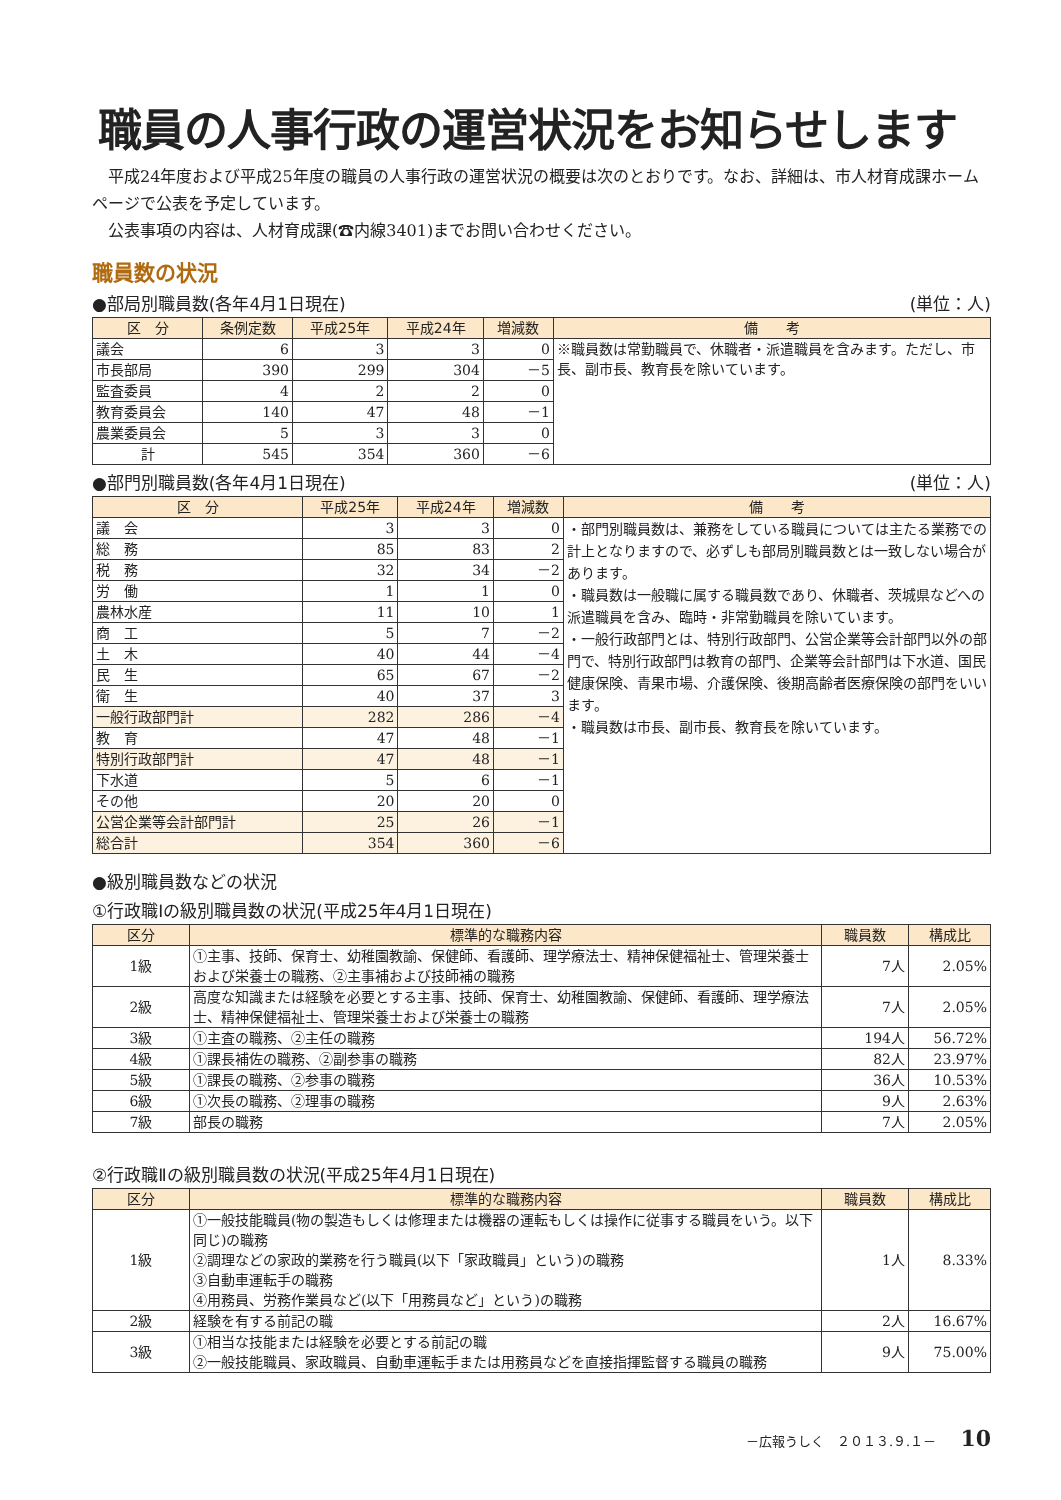職員の人事行政の運営状況をお知らせします
　平成24年度および平成25年度の職員の人事行政の運営状況の概要は次のとおりです。なお、詳細は、市人材育成課ホームページで公表を予定しています。
　公表事項の内容は、人材育成課(☎内線3401)までお問い合わせください。
職員数の状況
●部局別職員数(各年4月1日現在) (単位：人)
| 区 分 | 条例定数 | 平成25年 | 平成24年 | 増減数 | 備 考 |
| --- | --- | --- | --- | --- | --- |
| 議会 | 6 | 3 | 3 | 0 | ※職員数は常勤職員で、休職者・派遣職員を含みます。ただし、市長、副市長、教育長を除いています。 |
| 市長部局 | 390 | 299 | 304 | －5 | |
| 監査委員 | 4 | 2 | 2 | 0 | |
| 教育委員会 | 140 | 47 | 48 | －1 | |
| 農業委員会 | 5 | 3 | 3 | 0 | |
| 計 | 545 | 354 | 360 | －6 | |
●部門別職員数(各年4月1日現在) (単位：人)
| 区 分 | 平成25年 | 平成24年 | 増減数 | 備 考 |
| --- | --- | --- | --- | --- |
| 議 会 | 3 | 3 | 0 | ・部門別職員数は、兼務をしている職員については主たる業務での計上となりますので、必ずしも部局別職員数とは一致しない場合があります。 ・職員数は一般職に属する職員数であり、休職者、茨城県などへの派遣職員を含み、臨時・非常勤職員を除いています。 ・一般行政部門とは、特別行政部門、公営企業等会計部門以外の部門で、特別行政部門は教育の部門、企業等会計部門は下水道、国民健康保険、青果市場、介護保険、後期高齢者医療保険の部門をいいます。 ・職員数は市長、副市長、教育長を除いています。 |
| 総 務 | 85 | 83 | 2 | |
| 税 務 | 32 | 34 | －2 | |
| 労 働 | 1 | 1 | 0 | |
| 農林水産 | 11 | 10 | 1 | |
| 商 工 | 5 | 7 | －2 | |
| 土 木 | 40 | 44 | －4 | |
| 民 生 | 65 | 67 | －2 | |
| 衛 生 | 40 | 37 | 3 | |
| 一般行政部門計 | 282 | 286 | －4 | |
| 教 育 | 47 | 48 | －1 | |
| 特別行政部門計 | 47 | 48 | －1 | |
| 下水道 | 5 | 6 | －1 | |
| その他 | 20 | 20 | 0 | |
| 公営企業等会計部門計 | 25 | 26 | －1 | |
| 総合計 | 354 | 360 | －6 | |
●級別職員数などの状況
①行政職Ⅰの級別職員数の状況(平成25年4月1日現在)
| 区分 | 標準的な職務内容 | 職員数 | 構成比 |
| --- | --- | --- | --- |
| 1級 | ①主事、技師、保育士、幼稚園教諭、保健師、看護師、理学療法士、精神保健福祉士、管理栄養士および栄養士の職務、②主事補および技師補の職務 | 7人 | 2.05% |
| 2級 | 高度な知識または経験を必要とする主事、技師、保育士、幼稚園教諭、保健師、看護師、理学療法士、精神保健福祉士、管理栄養士および栄養士の職務 | 7人 | 2.05% |
| 3級 | ①主査の職務、②主任の職務 | 194人 | 56.72% |
| 4級 | ①課長補佐の職務、②副参事の職務 | 82人 | 23.97% |
| 5級 | ①課長の職務、②参事の職務 | 36人 | 10.53% |
| 6級 | ①次長の職務、②理事の職務 | 9人 | 2.63% |
| 7級 | 部長の職務 | 7人 | 2.05% |
②行政職Ⅱの級別職員数の状況(平成25年4月1日現在)
| 区分 | 標準的な職務内容 | 職員数 | 構成比 |
| --- | --- | --- | --- |
| 1級 | ①一般技能職員(物の製造もしくは修理または機器の運転もしくは操作に従事する職員をいう。以下同じ)の職務 ②調理などの家政的業務を行う職員(以下「家政職員」という)の職務 ③自動車運転手の職務 ④用務員、労務作業員など(以下「用務員など」という)の職務 | 1人 | 8.33% |
| 2級 | 経験を有する前記の職 | 2人 | 16.67% |
| 3級 | ①相当な技能または経験を必要とする前記の職 ②一般技能職員、家政職員、自動車運転手または用務員などを直接指揮監督する職員の職務 | 9人 | 75.00% |
－広報うしく　２０１３.９.１－ 10